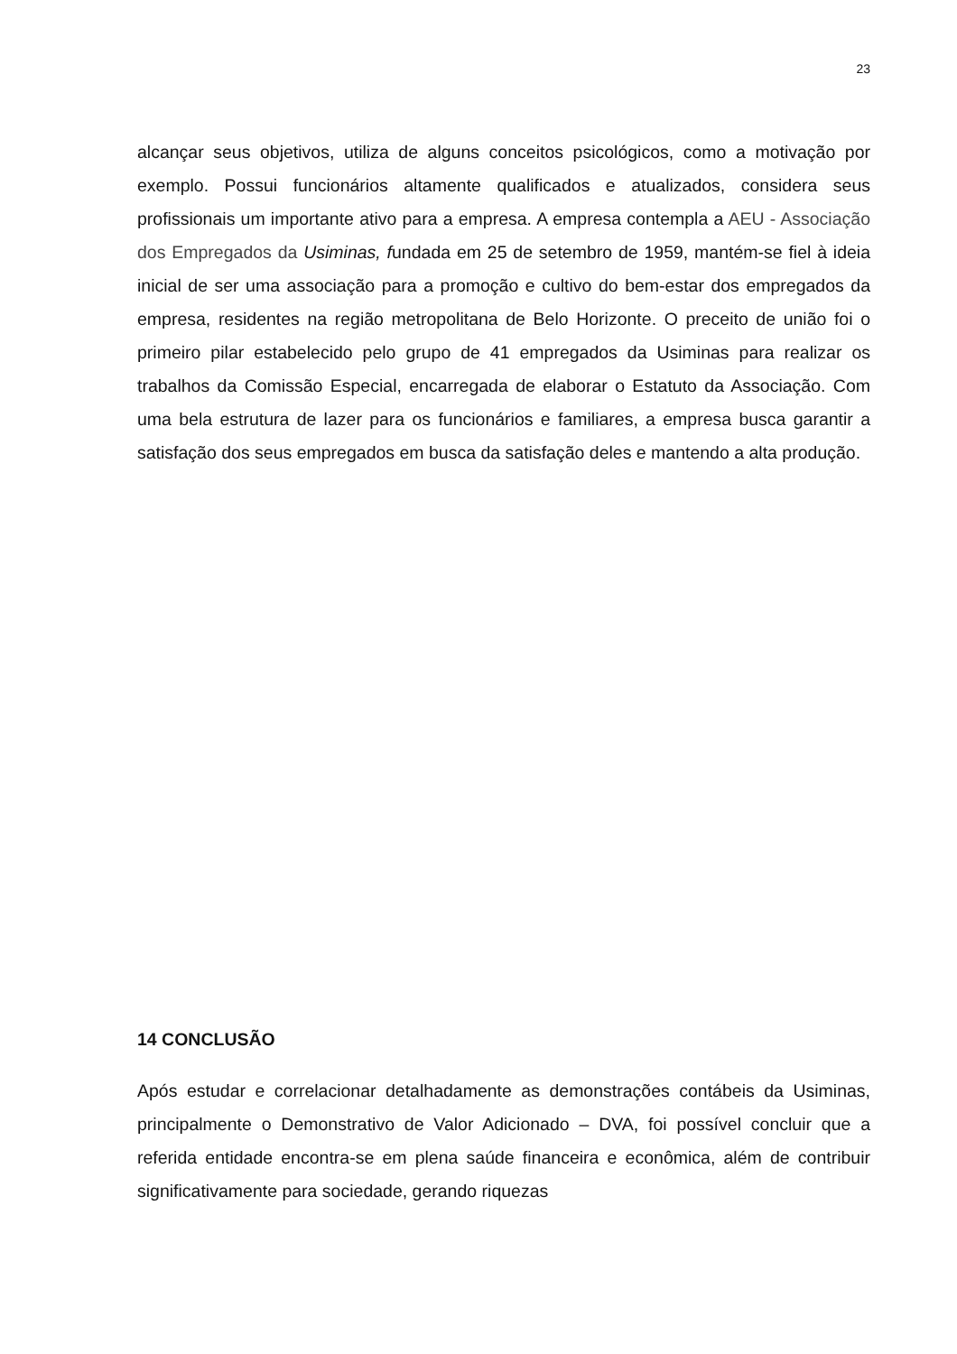23
alcançar seus objetivos, utiliza de alguns conceitos psicológicos, como a motivação por exemplo. Possui funcionários altamente qualificados e atualizados, considera seus profissionais um importante ativo para a empresa. A empresa contempla a AEU - Associação dos Empregados da Usiminas, fundada em 25 de setembro de 1959, mantém-se fiel à ideia inicial de ser uma associação para a promoção e cultivo do bem-estar dos empregados da empresa, residentes na região metropolitana de Belo Horizonte. O preceito de união foi o primeiro pilar estabelecido pelo grupo de 41 empregados da Usiminas para realizar os trabalhos da Comissão Especial, encarregada de elaborar o Estatuto da Associação. Com uma bela estrutura de lazer para os funcionários e familiares, a empresa busca garantir a satisfação dos seus empregados em busca da satisfação deles e mantendo a alta produção.
14 CONCLUSÃO
Após estudar e correlacionar detalhadamente as demonstrações contábeis da Usiminas, principalmente o Demonstrativo de Valor Adicionado – DVA, foi possível concluir que a referida entidade encontra-se em plena saúde financeira e econômica, além de contribuir significativamente para sociedade, gerando riquezas